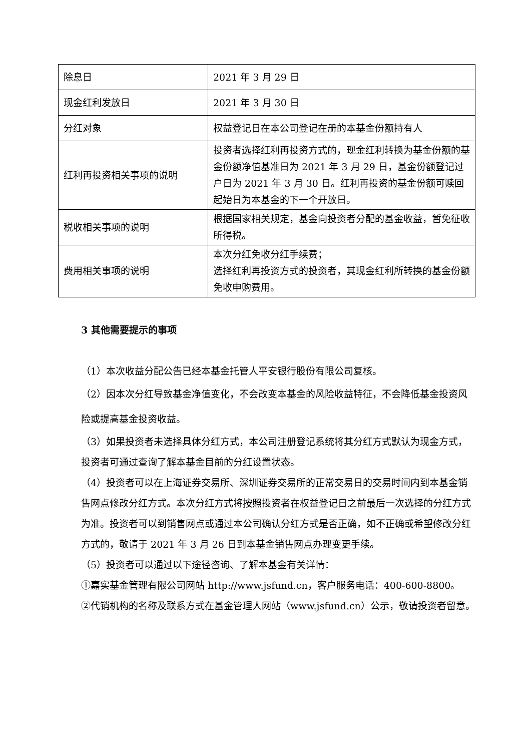| 除息日 | 2021 年 3 月 29 日 |
| 现金红利发放日 | 2021 年 3 月 30 日 |
| 分红对象 | 权益登记日在本公司登记在册的本基金份额持有人 |
| 红利再投资相关事项的说明 | 投资者选择红利再投资方式的，现金红利转换为基金份额的基金份额净值基准日为 2021 年 3 月 29 日，基金份额登记过户日为 2021 年 3 月 30 日。红利再投资的基金份额可赎回起始日为本基金的下一个开放日。 |
| 税收相关事项的说明 | 根据国家相关规定，基金向投资者分配的基金收益，暂免征收所得税。 |
| 费用相关事项的说明 | 本次分红免收分红手续费； 选择红利再投资方式的投资者，其现金红利所转换的基金份额免收申购费用。 |
3 其他需要提示的事项
（1）本次收益分配公告已经本基金托管人平安银行股份有限公司复核。
（2）因本次分红导致基金净值变化，不会改变本基金的风险收益特征，不会降低基金投资风险或提高基金投资收益。
（3）如果投资者未选择具体分红方式，本公司注册登记系统将其分红方式默认为现金方式，投资者可通过查询了解本基金目前的分红设置状态。
（4）投资者可以在上海证券交易所、深圳证券交易所的正常交易日的交易时间内到本基金销售网点修改分红方式。本次分红方式将按照投资者在权益登记日之前最后一次选择的分红方式为准。投资者可以到销售网点或通过本公司确认分红方式是否正确，如不正确或希望修改分红方式的，敬请于 2021 年 3 月 26 日到本基金销售网点办理变更手续。
（5）投资者可以通过以下途径咨询、了解本基金有关详情：
①嘉实基金管理有限公司网站 http://www.jsfund.cn，客户服务电话：400-600-8800。
②代销机构的名称及联系方式在基金管理人网站（www.jsfund.cn）公示，敬请投资者留意。